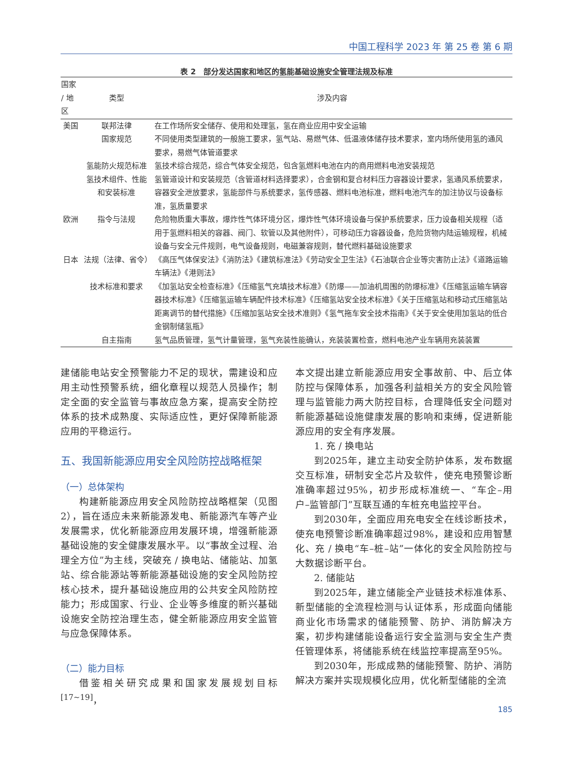中国工程科学 2023 年 第 25 卷 第 6 期
表 2　部分发达国家和地区的氢能基础设施安全管理法规及标准
| 国家 / 地区 | 类型 | 涉及内容 |
| --- | --- | --- |
| 美国 | 联邦法律 | 在工作场所安全储存、使用和处理氢，氢在商业应用中安全运输 |
| | 国家规范 | 不同使用类型建筑的一般施工要求，氢气站、易燃气体、低温液体储存技术要求，室内场所使用氢的通风要求，易燃气体管道要求 |
| | 氢能防火规范标准 | 氢技术综合规范，综合气体安全规范，包含氢燃料电池在内的商用燃料电池安装规范 |
| | 氢技术组件、性能和安装标准 | 氢管道设计和安装规范（含管道材料选择要求），合金钢和复合材料压力容器设计要求，氢通风系统要求，容器安全泄放要求，氢能部件与系统要求，氢传感器、燃料电池标准，燃料电池汽车的加注协议与设备标准，氢质量要求 |
| 欧洲 | 指令与法规 | 危险物质重大事故，爆炸性气体环境分区，爆炸性气体环境设备与保护系统要求，压力设备相关规程（适用于氢燃料相关的容器、阀门、软管以及其他附件），可移动压力容器设备，危险货物内陆运输规程，机械设备与安全元件规则，电气设备规则，电磁兼容规则，替代燃料基础设施要求 |
| 日本 | 法规（法律、省令） | 《高压气体保安法》《消防法》《建筑标准法》《劳动安全卫生法》《石油联合企业等灾害防止法》《道路运输车辆法》《港则法》 |
| | 技术标准和要求 | 《加氢站安全检查标准》《压缩氢气充填技术标准》《防爆——加油机周围的防爆标准》《压缩氢运输车辆容器技术标准》《压缩氢运输车辆配件技术标准》《压缩氢站安全技术标准》《关于压缩氢站和移动式压缩氢站距离调节的替代措施》《压缩加氢站安全技术准则》《氢气拖车安全技术指南》《关于安全使用加氢站的低合金钢制储氢瓶》 |
| | 自主指南 | 氢气品质管理，氢气计量管理，氢气充装性能确认，充装装置检查，燃料电池产业车辆用充装装置 |
建储能电站安全预警能力不足的现状，需建设和应用主动性预警系统，细化章程以规范人员操作；制定全面的安全监管与事故应急方案，提高安全防控体系的技术成熟度、实际适应性，更好保障新能源应用的平稳运行。
五、我国新能源应用安全风险防控战略框架
（一）总体架构
构建新能源应用安全风险防控战略框架（见图2），旨在适应未来新能源发电、新能源汽车等产业发展需求，优化新能源应用发展环境，增强新能源基础设施的安全健康发展水平。以“事故全过程、治理全方位”为主线，突破充 / 换电站、储能站、加氢站、综合能源站等新能源基础设施的安全风险防控核心技术，提升基础设施应用的公共安全风险防控能力；形成国家、行业、企业等多维度的新兴基础设施安全防控治理生态，健全新能源应用安全监管与应急保障体系。
（二）能力目标
借鉴相关研究成果和国家发展规划目标<sup>[17~19]</sup>，
本文提出建立新能源应用安全事故前、中、后立体防控与保障体系，加强各利益相关方的安全风险管理与监管能力两大防控目标，合理降低安全问题对新能源基础设施健康发展的影响和束缚，促进新能源应用的安全有序发展。
1. 充 / 换电站
到2025年，建立主动安全防护体系，发布数据交互标准，研制安全芯片及软件，使充电预警诊断准确率超过95%，初步形成标准统一、“车企–用户–监管部门”互联互通的车桩充电监控平台。
到2030年，全面应用充电安全在线诊断技术，使充电预警诊断准确率超过98%，建设和应用智慧化、充 / 换电“车–桩–站”一体化的安全风险防控与大数据诊断平台。
2. 储能站
到2025年，建立储能全产业链技术标准体系、新型储能的全流程检测与认证体系，形成面向储能商业化市场需求的储能预警、防护、消防解决方案，初步构建储能设备运行安全监测与安全生产责任管理体系，将储能系统在线监控率提高至95%。
到2030年，形成成熟的储能预警、防护、消防解决方案并实现规模化应用，优化新型储能的全流
185